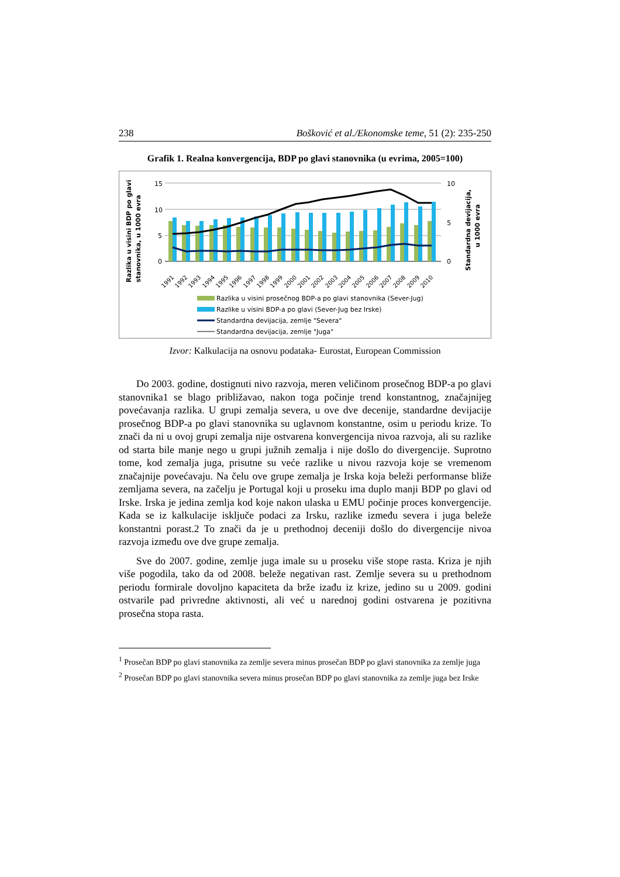238 Bošković et al./Ekonomske teme, 51 (2): 235-250
Grafik 1. Realna konvergencija, BDP po glavi stanovnika (u evrima, 2005=100)
Razlika u visini BDP po glavi
stanovnika, u 1000 evra
Standardna devijacija,
u 1000 evra
15
10
5
0
10
5
0
1991
1992
1993
1994
1995
1996
1997
1998
1999
2000
2001
2002
2003
2004
2005
2006
2007
2008
2009
2010
Razlika u visini prosečnog BDP-a po glavi stanovnika (Sever-Jug)
Razlike u visini BDP-a po glavi (Sever-Jug bez Irske)
Standardna devijacija, zemlje "Severa"
Standardna devijacija, zemlje "Juga"
Izvor: Kalkulacija na osnovu podataka- Eurostat, European Commission
Do 2003. godine, dostignuti nivo razvoja, meren veličinom prosečnog BDP-a po glavi stanovnika1 se blago približavao, nakon toga počinje trend konstantnog, značajnijeg povećavanja razlika. U grupi zemalja severa, u ove dve decenije, standardne devijacije prosečnog BDP-a po glavi stanovnika su uglavnom konstantne, osim u periodu krize. To znači da ni u ovoj grupi zemalja nije ostvarena konvergencija nivoa razvoja, ali su razlike od starta bile manje nego u grupi južnih zemalja i nije došlo do divergencije. Suprotno tome, kod zemalja juga, prisutne su veće razlike u nivou razvoja koje se vremenom značajnije povećavaju. Na čelu ove grupe zemalja je Irska koja beleži performanse bliže zemljama severa, na začelju je Portugal koji u proseku ima duplo manji BDP po glavi od Irske. Irska je jedina zemlja kod koje nakon ulaska u EMU počinje proces konvergencije. Kada se iz kalkulacije isključe podaci za Irsku, razlike između severa i juga beleže konstantni porast.2 To znači da je u prethodnoj deceniji došlo do divergencije nivoa razvoja između ove dve grupe zemalja.
Sve do 2007. godine, zemlje juga imale su u proseku više stope rasta. Kriza je njih više pogodila, tako da od 2008. beleže negativan rast. Zemlje severa su u prethodnom periodu formirale dovoljno kapaciteta da brže izađu iz krize, jedino su u 2009. godini ostvarile pad privredne aktivnosti, ali već u narednoj godini ostvarena je pozitivna prosečna stopa rasta.
<sup>1</sup> Prosečan BDP po glavi stanovnika za zemlje severa minus prosečan BDP po glavi stanovnika za zemlje juga
<sup>2</sup> Prosečan BDP po glavi stanovnika severa minus prosečan BDP po glavi stanovnika za zemlje juga bez Irske